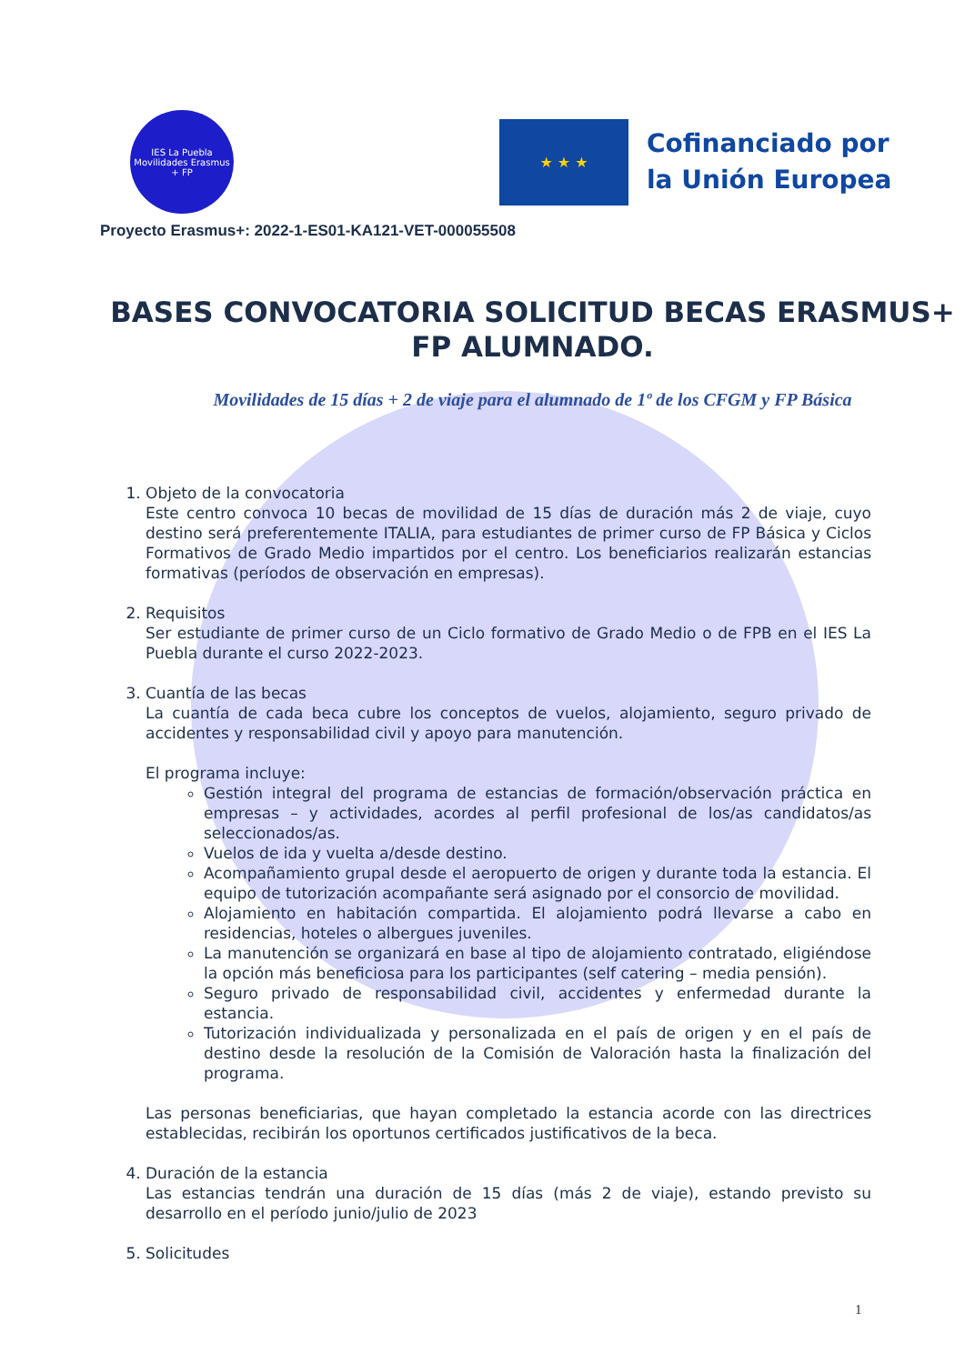IES La Puebla
Movilidades Erasmus + FP
★ ★ ★
Cofinanciado por
la Unión Europea
Proyecto Erasmus+: 2022-1-ES01-KA121-VET-000055508
BASES CONVOCATORIA SOLICITUD BECAS ERASMUS+ FP ALUMNADO.
Movilidades de 15 días + 2 de viaje para el alumnado de 1º de los CFGM y FP Básica
1. Objeto de la convocatoria
Este centro convoca 10 becas de movilidad de 15 días de duración más 2 de viaje, cuyo destino será preferentemente ITALIA, para estudiantes de primer curso de FP Básica y Ciclos Formativos de Grado Medio impartidos por el centro. Los beneficiarios realizarán estancias formativas (períodos de observación en empresas).
2. Requisitos
Ser estudiante de primer curso de un Ciclo formativo de Grado Medio o de FPB en el IES La Puebla durante el curso 2022-2023.
3. Cuantía de las becas
La cuantía de cada beca cubre los conceptos de vuelos, alojamiento, seguro privado de accidentes y responsabilidad civil y apoyo para manutención.
El programa incluye:
Gestión integral del programa de estancias de formación/observación práctica en empresas – y actividades, acordes al perfil profesional de los/as candidatos/as seleccionados/as.
Vuelos de ida y vuelta a/desde destino.
Acompañamiento grupal desde el aeropuerto de origen y durante toda la estancia. El equipo de tutorización acompañante será asignado por el consorcio de movilidad.
Alojamiento en habitación compartida. El alojamiento podrá llevarse a cabo en residencias, hoteles o albergues juveniles.
La manutención se organizará en base al tipo de alojamiento contratado, eligiéndose la opción más beneficiosa para los participantes (self catering – media pensión).
Seguro privado de responsabilidad civil, accidentes y enfermedad durante la estancia.
Tutorización individualizada y personalizada en el país de origen y en el país de destino desde la resolución de la Comisión de Valoración hasta la finalización del programa.
Las personas beneficiarias, que hayan completado la estancia acorde con las directrices establecidas, recibirán los oportunos certificados justificativos de la beca.
4. Duración de la estancia
Las estancias tendrán una duración de 15 días (más 2 de viaje), estando previsto su desarrollo en el período junio/julio de 2023
5. Solicitudes
1